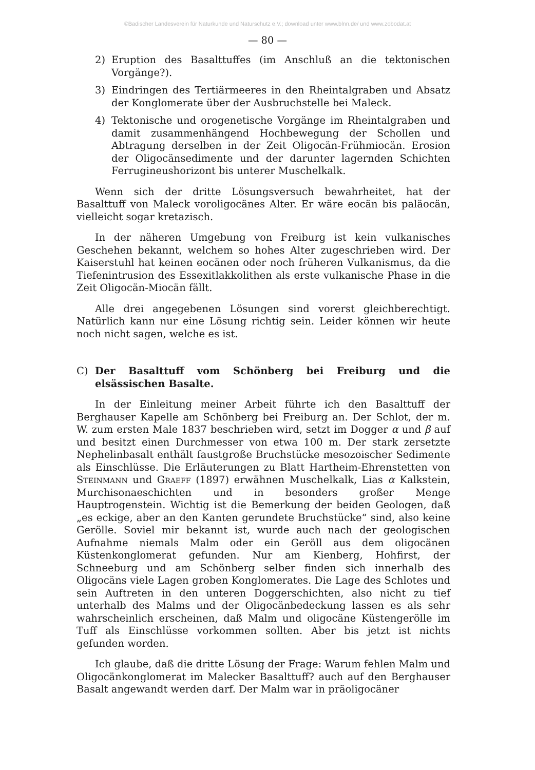©Badischer Landesverein für Naturkunde und Naturschutz e.V.; download unter www.blnn.de/ und www.zobodat.at
— 80 —
2) Eruption des Basalttuffes (im Anschluß an die tektonischen Vorgänge?).
3) Eindringen des Tertiärmeeres in den Rheintalgraben und Absatz der Konglomerate über der Ausbruchstelle bei Maleck.
4) Tektonische und orogenetische Vorgänge im Rheintalgraben und damit zusammenhängend Hochbewegung der Schollen und Abtragung derselben in der Zeit Oligocän-Frühmiocän. Erosion der Oligocänsedimente und der darunter lagernden Schichten Ferrugineushorizont bis unterer Muschelkalk.
Wenn sich der dritte Lösungsversuch bewahrheitet, hat der Basalttuff von Maleck voroligocänes Alter. Er wäre eocän bis paläocän, vielleicht sogar kretazisch.
In der näheren Umgebung von Freiburg ist kein vulkanisches Geschehen bekannt, welchem so hohes Alter zugeschrieben wird. Der Kaiserstuhl hat keinen eocänen oder noch früheren Vulkanismus, da die Tiefenintrusion des Essexitlakkolithen als erste vulkanische Phase in die Zeit Oligocän-Miocän fällt.
Alle drei angegebenen Lösungen sind vorerst gleichberechtigt. Natürlich kann nur eine Lösung richtig sein. Leider können wir heute noch nicht sagen, welche es ist.
C) Der Basalttuff vom Schönberg bei Freiburg und die elsässischen Basalte.
In der Einleitung meiner Arbeit führte ich den Basalttuff der Berghauser Kapelle am Schönberg bei Freiburg an. Der Schlot, der m. W. zum ersten Male 1837 beschrieben wird, setzt im Dogger α und β auf und besitzt einen Durchmesser von etwa 100 m. Der stark zersetzte Nephelinbasalt enthält faustgroße Bruchstücke mesozoischer Sedimente als Einschlüsse. Die Erläuterungen zu Blatt Hartheim-Ehrenstetten von Steinmann und Graeff (1897) erwähnen Muschelkalk, Lias α Kalkstein, Murchisonaeschichten und in besonders großer Menge Hauptrogenstein. Wichtig ist die Bemerkung der beiden Geologen, daß „es eckige, aber an den Kanten gerundete Bruchstücke“ sind, also keine Gerölle. Soviel mir bekannt ist, wurde auch nach der geologischen Aufnahme niemals Malm oder ein Geröll aus dem oligocänen Küstenkonglomerat gefunden. Nur am Kienberg, Hohfirst, der Schneeburg und am Schönberg selber finden sich innerhalb des Oligocäns viele Lagen groben Konglomerates. Die Lage des Schlotes und sein Auftreten in den unteren Doggerschichten, also nicht zu tief unterhalb des Malms und der Oligocänbedeckung lassen es als sehr wahrscheinlich erscheinen, daß Malm und oligocäne Küstengerölle im Tuff als Einschlüsse vorkommen sollten. Aber bis jetzt ist nichts gefunden worden.
Ich glaube, daß die dritte Lösung der Frage: Warum fehlen Malm und Oligocänkonglomerat im Malecker Basalttuff? auch auf den Berghauser Basalt angewandt werden darf. Der Malm war in präoligocäner